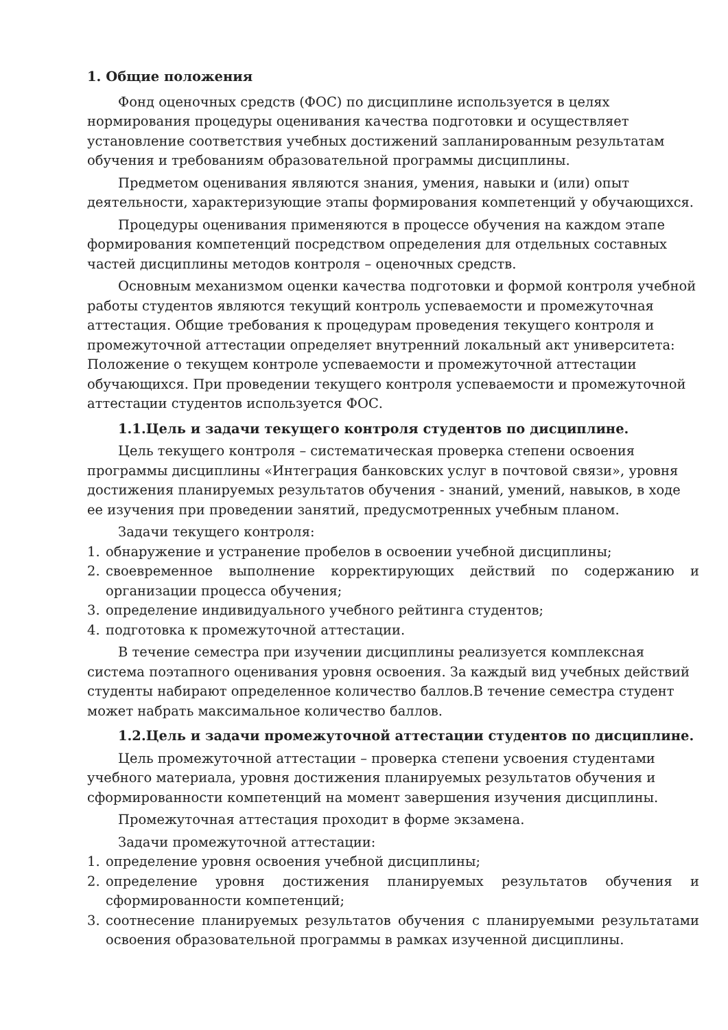1. Общие положения
Фонд оценочных средств (ФОС) по дисциплине используется в целях нормирования процедуры оценивания качества подготовки и осуществляет установление соответствия учебных достижений запланированным результатам обучения и требованиям образовательной программы дисциплины.
Предметом оценивания являются знания, умения, навыки и (или) опыт деятельности, характеризующие этапы формирования компетенций у обучающихся.
Процедуры оценивания применяются в процессе обучения на каждом этапе формирования компетенций посредством определения для отдельных составных частей дисциплины методов контроля – оценочных средств.
Основным механизмом оценки качества подготовки и формой контроля учебной работы студентов являются текущий контроль успеваемости и промежуточная аттестация. Общие требования к процедурам проведения текущего контроля и промежуточной аттестации определяет внутренний локальный акт университета: Положение о текущем контроле успеваемости и промежуточной аттестации обучающихся. При проведении текущего контроля успеваемости и промежуточной аттестации студентов используется ФОС.
1.1.Цель и задачи текущего контроля студентов по дисциплине.
Цель текущего контроля – систематическая проверка степени освоения программы дисциплины «Интеграция банковских услуг в почтовой связи», уровня достижения планируемых результатов обучения - знаний, умений, навыков, в ходе ее изучения при проведении занятий, предусмотренных учебным планом.
Задачи текущего контроля:
1. обнаружение и устранение пробелов в освоении учебной дисциплины;
2. своевременное выполнение корректирующих действий по содержанию и организации процесса обучения;
3. определение индивидуального учебного рейтинга студентов;
4. подготовка к промежуточной аттестации.
В течение семестра при изучении дисциплины реализуется комплексная система поэтапного оценивания уровня освоения. За каждый вид учебных действий студенты набирают определенное количество баллов.В течение семестра студент может набрать максимальное количество баллов.
1.2.Цель и задачи промежуточной аттестации студентов по дисциплине.
Цель промежуточной аттестации – проверка степени усвоения студентами учебного материала, уровня достижения планируемых результатов обучения и сформированности компетенций на момент завершения изучения дисциплины.
Промежуточная аттестация проходит в форме экзамена.
Задачи промежуточной аттестации:
1. определение уровня освоения учебной дисциплины;
2. определение уровня достижения планируемых результатов обучения и сформированности компетенций;
3. соотнесение планируемых результатов обучения с планируемыми результатами освоения образовательной программы в рамках изученной дисциплины.